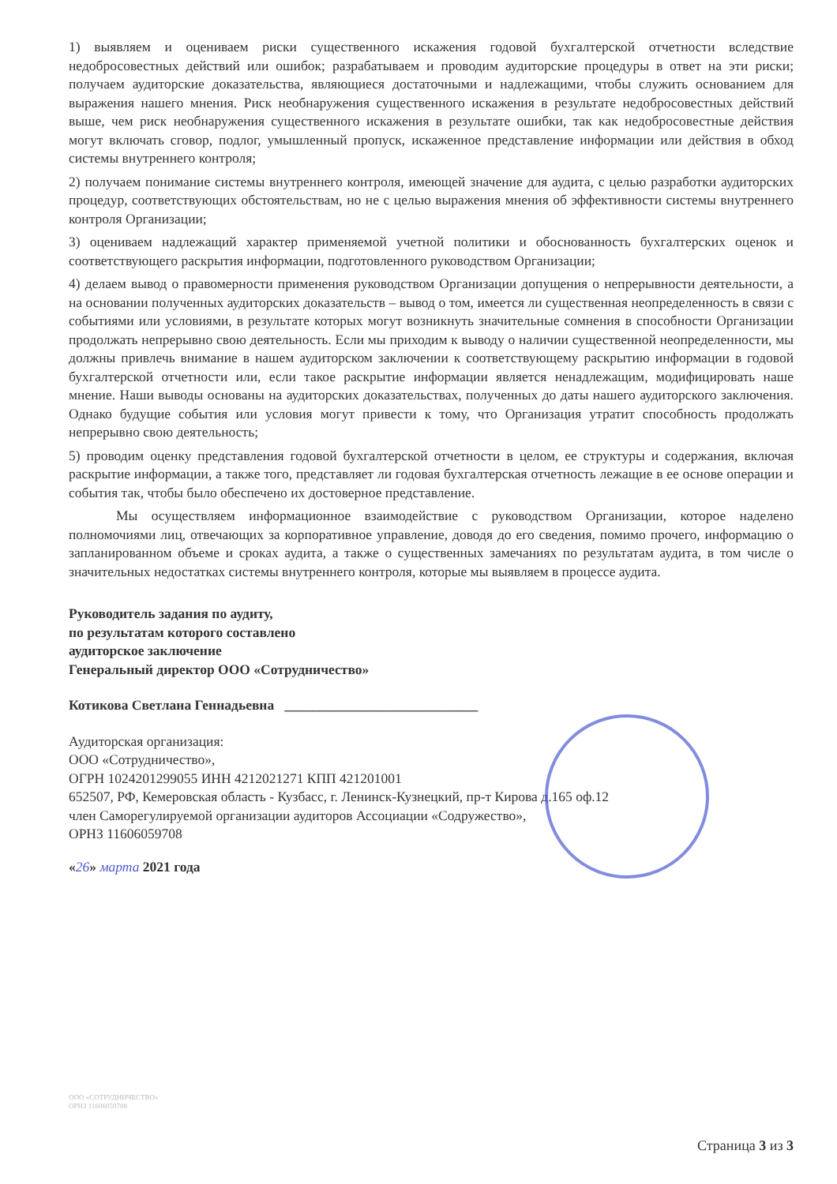1) выявляем и оцениваем риски существенного искажения годовой бухгалтерской отчетности вследствие недобросовестных действий или ошибок; разрабатываем и проводим аудиторские процедуры в ответ на эти риски; получаем аудиторские доказательства, являющиеся достаточными и надлежащими, чтобы служить основанием для выражения нашего мнения. Риск необнаружения существенного искажения в результате недобросовестных действий выше, чем риск необнаружения существенного искажения в результате ошибки, так как недобросовестные действия могут включать сговор, подлог, умышленный пропуск, искаженное представление информации или действия в обход системы внутреннего контроля;
2) получаем понимание системы внутреннего контроля, имеющей значение для аудита, с целью разработки аудиторских процедур, соответствующих обстоятельствам, но не с целью выражения мнения об эффективности системы внутреннего контроля Организации;
3) оцениваем надлежащий характер применяемой учетной политики и обоснованность бухгалтерских оценок и соответствующего раскрытия информации, подготовленного руководством Организации;
4) делаем вывод о правомерности применения руководством Организации допущения о непрерывности деятельности, а на основании полученных аудиторских доказательств – вывод о том, имеется ли существенная неопределенность в связи с событиями или условиями, в результате которых могут возникнуть значительные сомнения в способности Организации продолжать непрерывно свою деятельность. Если мы приходим к выводу о наличии существенной неопределенности, мы должны привлечь внимание в нашем аудиторском заключении к соответствующему раскрытию информации в годовой бухгалтерской отчетности или, если такое раскрытие информации является ненадлежащим, модифицировать наше мнение. Наши выводы основаны на аудиторских доказательствах, полученных до даты нашего аудиторского заключения. Однако будущие события или условия могут привести к тому, что Организация утратит способность продолжать непрерывно свою деятельность;
5) проводим оценку представления годовой бухгалтерской отчетности в целом, ее структуры и содержания, включая раскрытие информации, а также того, представляет ли годовая бухгалтерская отчетность лежащие в ее основе операции и события так, чтобы было обеспечено их достоверное представление.
Мы осуществляем информационное взаимодействие с руководством Организации, которое наделено полномочиями лиц, отвечающих за корпоративное управление, доводя до его сведения, помимо прочего, информацию о запланированном объеме и сроках аудита, а также о существенных замечаниях по результатам аудита, в том числе о значительных недостатках системы внутреннего контроля, которые мы выявляем в процессе аудита.
Руководитель задания по аудиту,
по результатам которого составлено
аудиторское заключение
Генеральный директор ООО «Сотрудничество»
Котикова Светлана Геннадьевна ____________________________
Аудиторская организация:
ООО «Сотрудничество»,
ОГРН 1024201299055 ИНН 4212021271 КПП 421201001
652507, РФ, Кемеровская область - Кузбасс, г. Ленинск-Кузнецкий, пр-т Кирова д.165 оф.12
член Саморегулируемой организации аудиторов Ассоциации «Содружество»,
ОРНЗ 11606059708
«26» марта 2021 года
ООО «СОТРУДНИЧЕСТВО»
ОРНЗ 11606059708
Страница 3 из 3